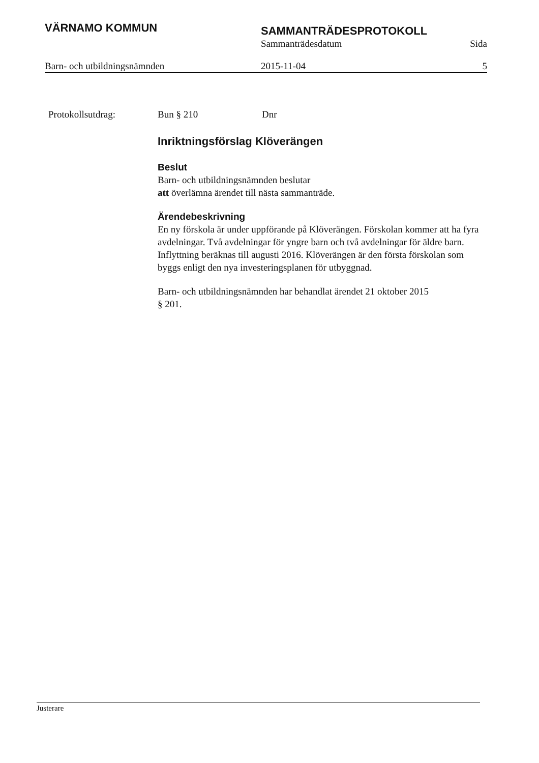VÄRNAMO KOMMUN
SAMMANTRÄDESPROTOKOLL
Sammanträdesdatum Sida
Barn- och utbildningsnämnden 2015-11-04 5
Protokollsutdrag: Bun § 210 Dnr
Inriktningsförslag Klöverängen
Beslut
Barn- och utbildningsnämnden beslutar
att överlämna ärendet till nästa sammanträde.
Ärendebeskrivning
En ny förskola är under uppförande på Klöverängen. Förskolan kommer att ha fyra avdelningar. Två avdelningar för yngre barn och två avdelningar för äldre barn. Inflyttning beräknas till augusti 2016. Klöverängen är den första förskolan som byggs enligt den nya investeringsplanen för utbyggnad.
Barn- och utbildningsnämnden har behandlat ärendet 21 oktober 2015
§ 201.
Justerare